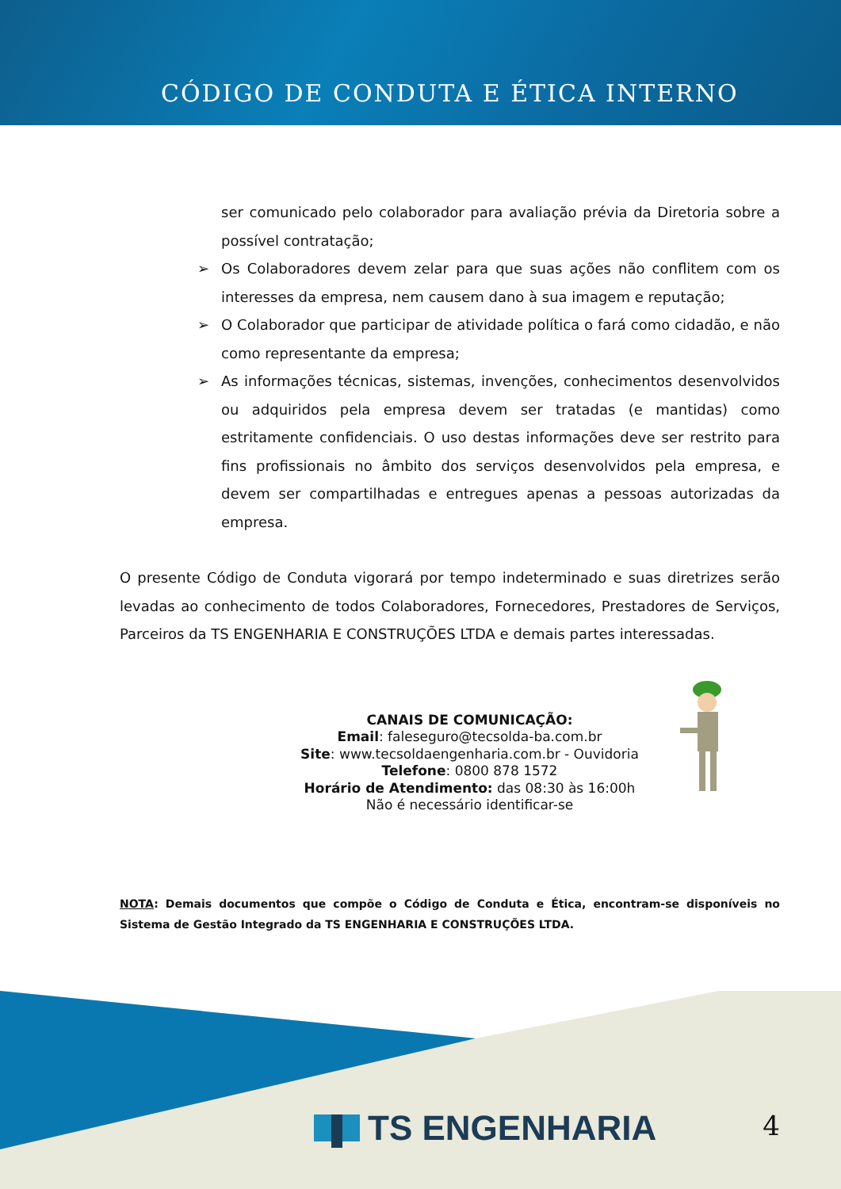CÓDIGO DE CONDUTA E ÉTICA INTERNO
ser comunicado pelo colaborador para avaliação prévia da Diretoria sobre a possível contratação;
➢ Os Colaboradores devem zelar para que suas ações não conflitem com os interesses da empresa, nem causem dano à sua imagem e reputação;
➢ O Colaborador que participar de atividade política o fará como cidadão, e não como representante da empresa;
➢ As informações técnicas, sistemas, invenções, conhecimentos desenvolvidos ou adquiridos pela empresa devem ser tratadas (e mantidas) como estritamente confidenciais. O uso destas informações deve ser restrito para fins profissionais no âmbito dos serviços desenvolvidos pela empresa, e devem ser compartilhadas e entregues apenas a pessoas autorizadas da empresa.
O presente Código de Conduta vigorará por tempo indeterminado e suas diretrizes serão levadas ao conhecimento de todos Colaboradores, Fornecedores, Prestadores de Serviços, Parceiros da TS ENGENHARIA E CONSTRUÇÕES LTDA e demais partes interessadas.
CANAIS DE COMUNICAÇÃO:
Email: faleseguro@tecsolda-ba.com.br
Site: www.tecsoldaengenharia.com.br - Ouvidoria
Telefone: 0800 878 1572
Horário de Atendimento: das 08:30 às 16:00h
Não é necessário identificar-se
NOTA: Demais documentos que compõe o Código de Conduta e Ética, encontram-se disponíveis no Sistema de Gestão Integrado da TS ENGENHARIA E CONSTRUÇÕES LTDA.
TS ENGENHARIA 4